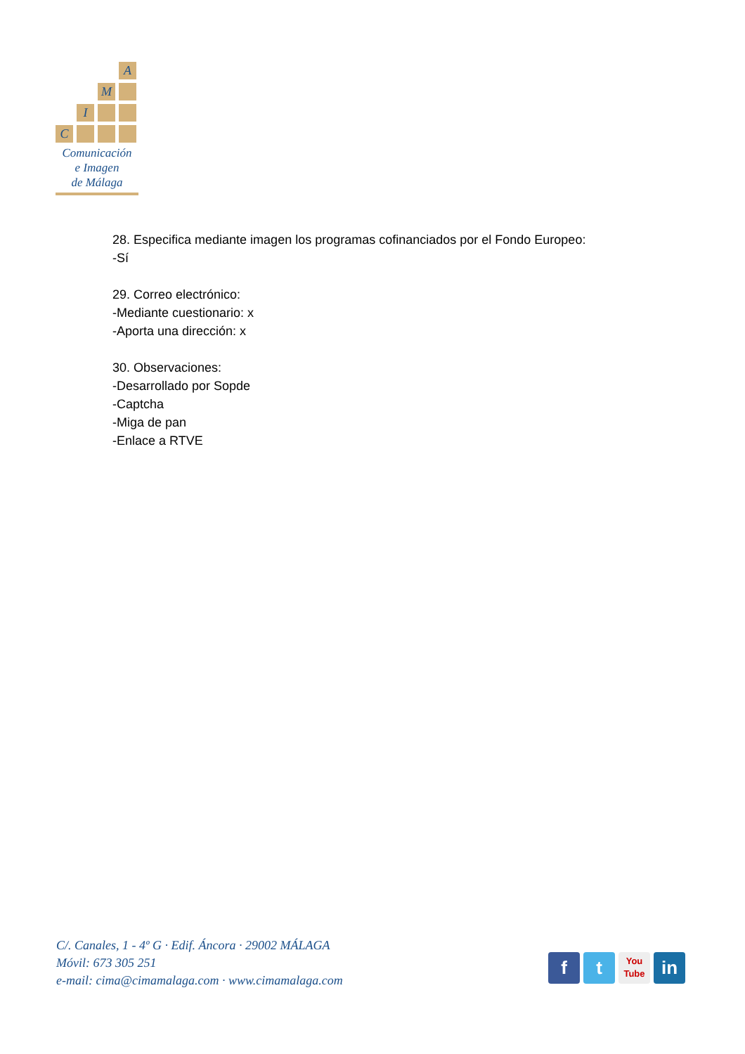A
M
I
C
Comunicación
e Imagen
de Málaga
28. Especifica mediante imagen los programas cofinanciados por el Fondo Europeo:
-Sí
29. Correo electrónico:
-Mediante cuestionario: x
-Aporta una dirección: x
30. Observaciones:
-Desarrollado por Sopde
-Captcha
-Miga de pan
-Enlace a RTVE
C/. Canales, 1 - 4º G · Edif. Áncora · 29002 MÁLAGA
Móvil: 673 305 251
e-mail: cima@cimamalaga.com · www.cimamalaga.com
f t
You
Tube
in